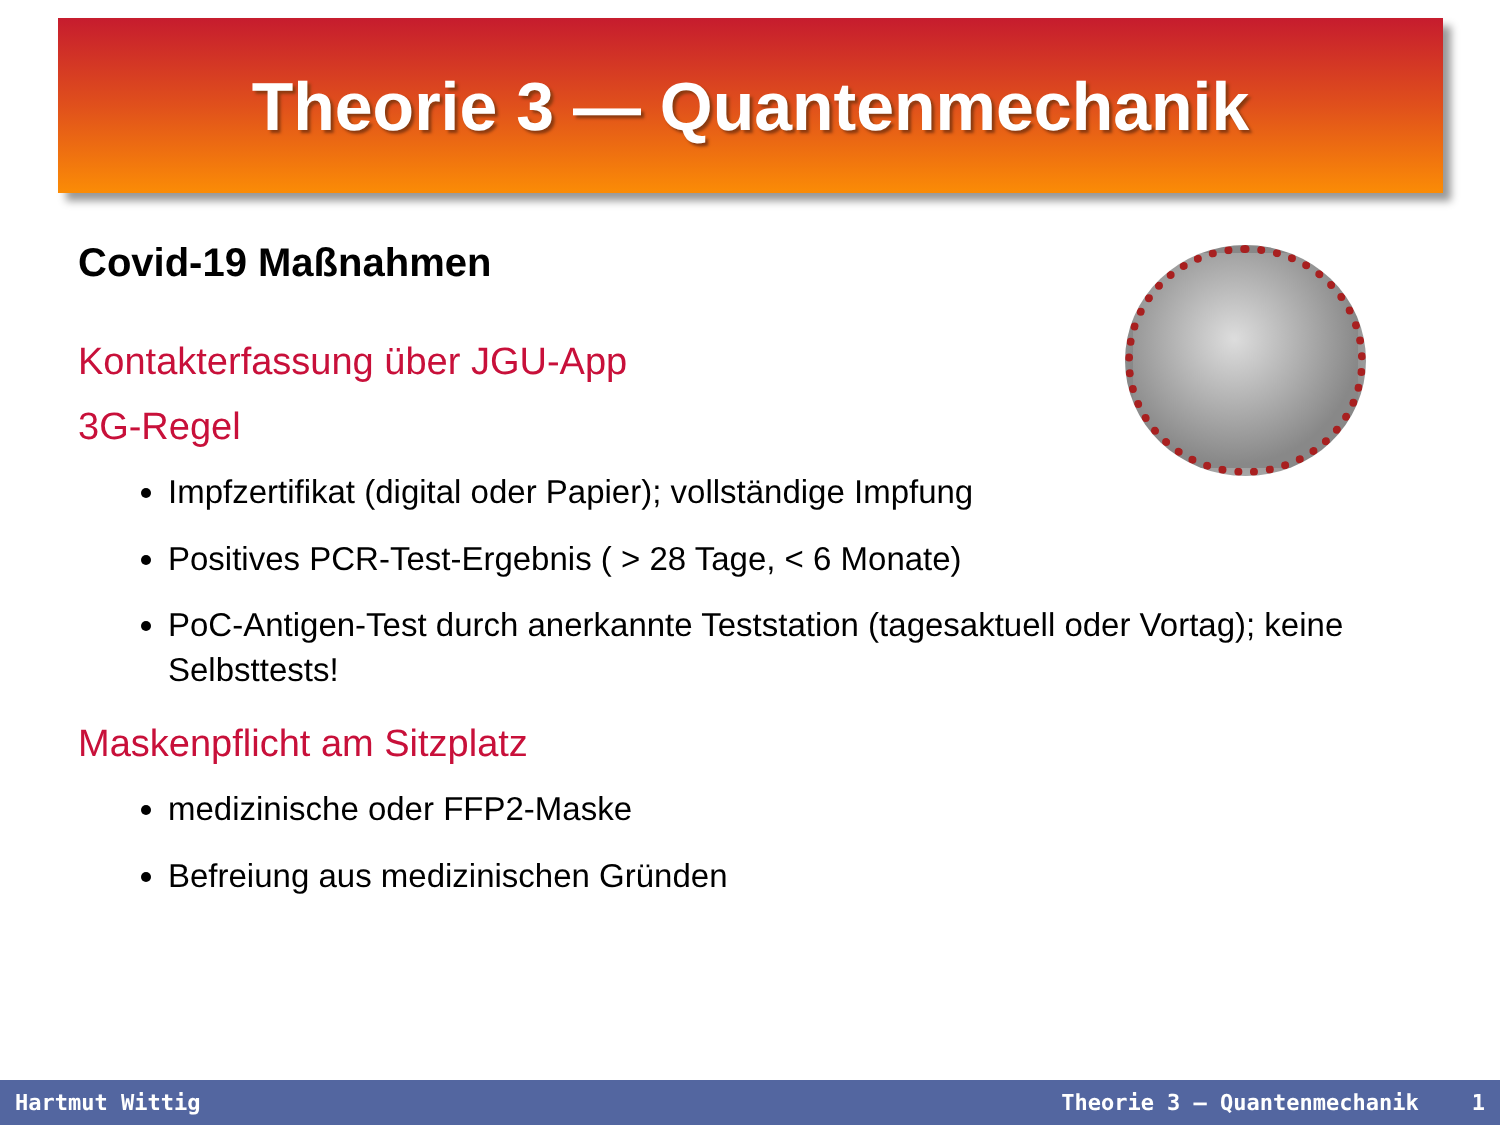Theorie 3 — Quantenmechanik
Covid-19 Maßnahmen
Kontakterfassung über JGU-App
3G-Regel
Impfzertifikat (digital oder Papier); vollständige Impfung
Positives PCR-Test-Ergebnis ( > 28 Tage, < 6 Monate)
PoC-Antigen-Test durch anerkannte Teststation (tagesaktuell oder Vortag); keine Selbsttests!
Maskenpflicht am Sitzplatz
medizinische oder FFP2-Maske
Befreiung aus medizinischen Gründen
Hartmut Wittig Theorie 3 — Quantenmechanik 1